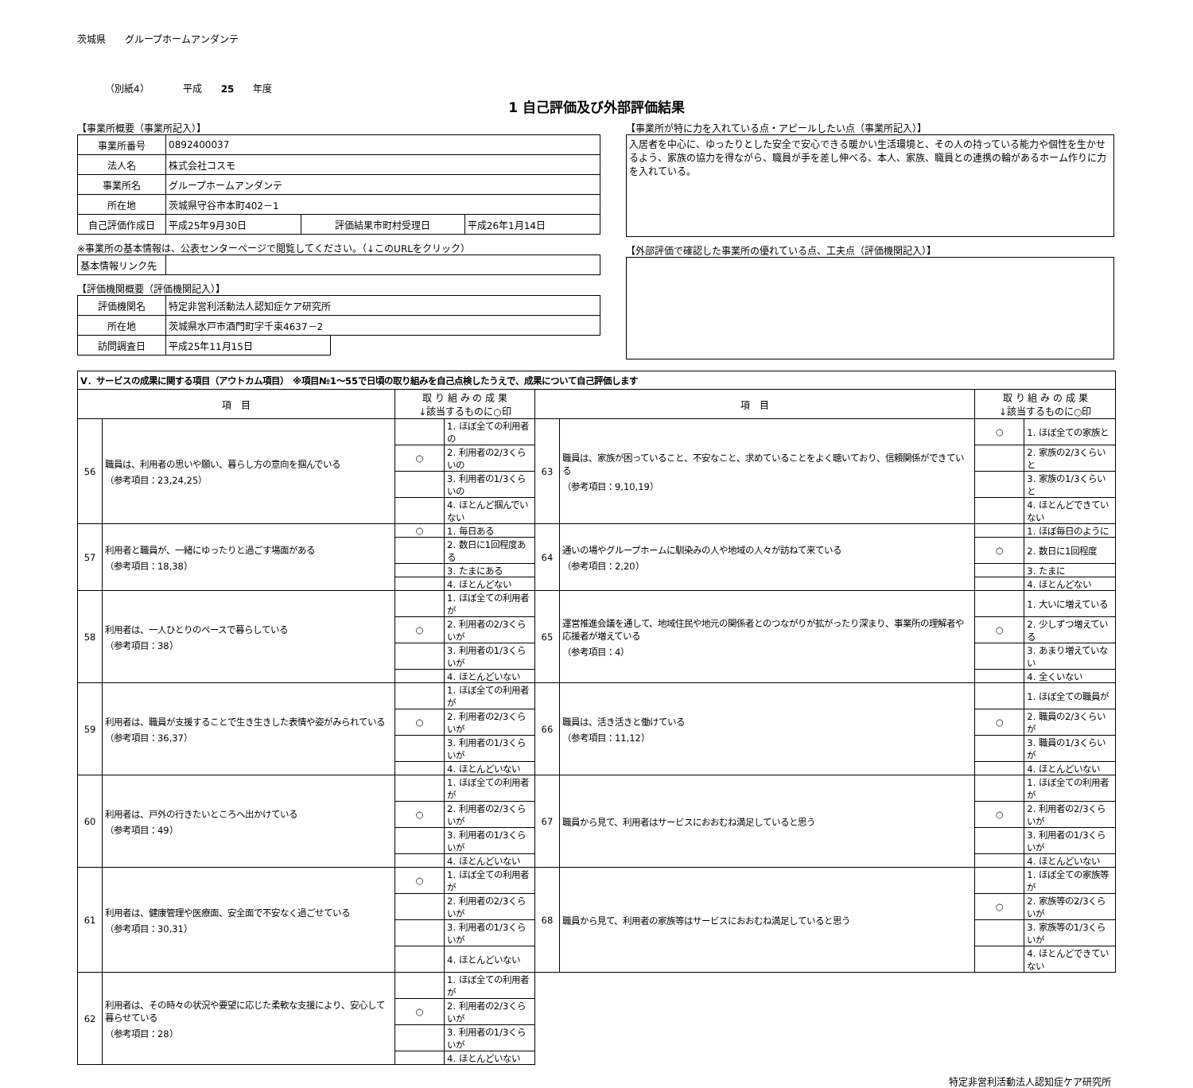茨城県　　グループホームアンダンテ
（別紙4）　　　　平成　　25　　年度
1 自己評価及び外部評価結果
【事業所概要（事業所記入）】
| 事業所番号 | 0892400037 | | |
| 法人名 | 株式会社コスモ | | |
| 事業所名 | グループホームアンダンテ | | |
| 所在地 | 茨城県守谷市本町402－1 | | |
| 自己評価作成日 | 平成25年9月30日 | 評価結果市町村受理日 | 平成26年1月14日 |
※事業所の基本情報は、公表センターページで閲覧してください。（↓このURLをクリック）
| 基本情報リンク先 | |
【評価機関概要（評価機関記入）】
| 評価機関名 | 特定非営利活動法人認知症ケア研究所 | |
| 所在地 | 茨城県水戸市酒門町字千束4637－2 | |
| 訪問調査日 | 平成25年11月15日 | |
【事業所が特に力を入れている点・アピールしたい点（事業所記入）】
入居者を中心に、ゆったりとした安全で安心できる暖かい生活環境と、その人の持っている能力や個性を生かせるよう、家族の協力を得ながら、職員が手を差し伸べる、本人、家族、職員との連携の輪があるホーム作りに力を入れている。
【外部評価で確認した事業所の優れている点、工夫点（評価機関記入）】
| Ⅴ．サービスの成果に関する項目（アウトカム項目） ※項目№1～55で日頃の取り組みを自己点検したうえで、成果について自己評価します | | | | | | | |
| 項 目 | | 取 り 組 み の 成 果 ↓該当するものに○印 | | 項 目 | | 取 り 組 み の 成 果 ↓該当するものに○印 | |
| 56 | 職員は、利用者の思いや願い、暮らし方の意向を掴んでいる （参考項目：23,24,25） | | 1. ほぼ全ての利用者の | 63 | 職員は、家族が困っていること、不安なこと、求めていることをよく聴いており、信頼関係ができている （参考項目：9,10,19） | ○ | 1. ほぼ全ての家族と |
| | | ○ | 2. 利用者の2/3くらいの | | | | 2. 家族の2/3くらいと |
| | | | 3. 利用者の1/3くらいの | | | | 3. 家族の1/3くらいと |
| | | | 4. ほとんど掴んでいない | | | | 4. ほとんどできていない |
| 57 | 利用者と職員が、一緒にゆったりと過ごす場面がある （参考項目：18,38） | ○ | 1. 毎日ある | 64 | 通いの場やグループホームに馴染みの人や地域の人々が訪ねて来ている （参考項目：2,20） | | 1. ほぼ毎日のように |
| | | | 2. 数日に1回程度ある | | | ○ | 2. 数日に1回程度 |
| | | | 3. たまにある | | | | 3. たまに |
| | | | 4. ほとんどない | | | | 4. ほとんどない |
| 58 | 利用者は、一人ひとりのペースで暮らしている （参考項目：38） | | 1. ほぼ全ての利用者が | 65 | 運営推進会議を通して、地域住民や地元の関係者とのつながりが拡がったり深まり、事業所の理解者や応援者が増えている （参考項目：4） | | 1. 大いに増えている |
| | | ○ | 2. 利用者の2/3くらいが | | | ○ | 2. 少しずつ増えている |
| | | | 3. 利用者の1/3くらいが | | | | 3. あまり増えていない |
| | | | 4. ほとんどいない | | | | 4. 全くいない |
| 59 | 利用者は、職員が支援することで生き生きした表情や姿がみられている （参考項目：36,37） | | 1. ほぼ全ての利用者が | 66 | 職員は、活き活きと働けている （参考項目：11,12） | | 1. ほぼ全ての職員が |
| | | ○ | 2. 利用者の2/3くらいが | | | ○ | 2. 職員の2/3くらいが |
| | | | 3. 利用者の1/3くらいが | | | | 3. 職員の1/3くらいが |
| | | | 4. ほとんどいない | | | | 4. ほとんどいない |
| 60 | 利用者は、戸外の行きたいところへ出かけている （参考項目：49） | | 1. ほぼ全ての利用者が | 67 | 職員から見て、利用者はサービスにおおむね満足していると思う | | 1. ほぼ全ての利用者が |
| | | ○ | 2. 利用者の2/3くらいが | | | ○ | 2. 利用者の2/3くらいが |
| | | | 3. 利用者の1/3くらいが | | | | 3. 利用者の1/3くらいが |
| | | | 4. ほとんどいない | | | | 4. ほとんどいない |
| 61 | 利用者は、健康管理や医療面、安全面で不安なく過ごせている （参考項目：30,31） | ○ | 1. ほぼ全ての利用者が | 68 | 職員から見て、利用者の家族等はサービスにおおむね満足していると思う | | 1. ほぼ全ての家族等が |
| | | | 2. 利用者の2/3くらいが | | | ○ | 2. 家族等の2/3くらいが |
| | | | 3. 利用者の1/3くらいが | | | | 3. 家族等の1/3くらいが |
| | | | 4. ほとんどいない | | | | 4. ほとんどできていない |
| 62 | 利用者は、その時々の状況や要望に応じた柔軟な支援により、安心して暮らせている （参考項目：28） | | 1. ほぼ全ての利用者が | | | | |
| | | ○ | 2. 利用者の2/3くらいが | | | | |
| | | | 3. 利用者の1/3くらいが | | | | |
| | | | 4. ほとんどいない | | | | |
特定非営利活動法人認知症ケア研究所